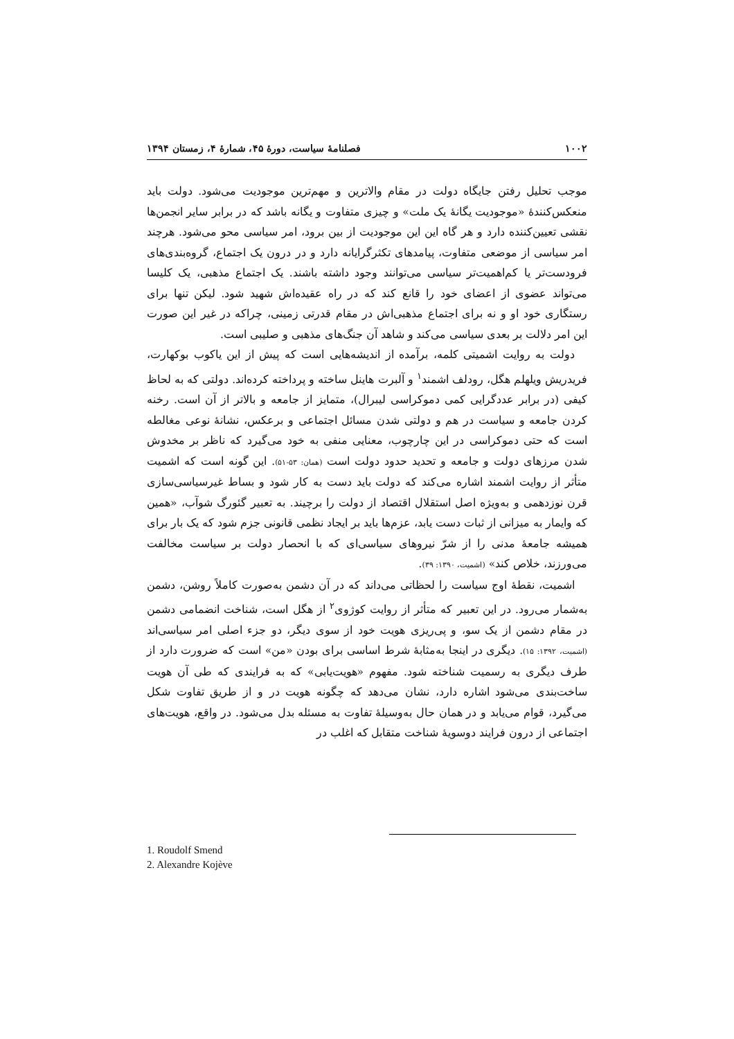۱۰۰۲ فصلنامهٔ سیاست، دورهٔ ۴۵، شمارهٔ ۴، زمستان ۱۳۹۴
موجب تحلیل رفتن جایگاه دولت در مقام والاترین و مهم‌ترین موجودیت می‌شود. دولت باید منعکس‌کنندهٔ «موجودیت یگانهٔ یک ملت» و چیزی متفاوت و یگانه باشد که در برابر سایر انجمن‌ها نقشی تعیین‌کننده دارد و هر گاه این این موجودیت از بین برود، امر سیاسی محو می‌شود. هرچند امر سیاسی از موضعی متفاوت، پیامدهای تکثرگرایانه دارد و در درون یک اجتماع، گروه‌بندی‌های فرودست‌تر یا کم‌اهمیت‌تر سیاسی می‌توانند وجود داشته باشند. یک اجتماع مذهبی، یک کلیسا می‌تواند عضوی از اعضای خود را قانع کند که در راه عقیده‌اش شهید شود. لیکن تنها برای رستگاری خود او و نه برای اجتماع مذهبی‌اش در مقام قدرتی زمینی، چراکه در غیر این صورت این امر دلالت بر بعدی سیاسی می‌کند و شاهد آن جنگ‌های مذهبی و صلیبی است.
دولت به روایت اشمیتی کلمه، برآمده از اندیشه‌هایی است که پیش از این یاکوب بوکهارت، فریدریش ویلهلم هگل، رودلف اشمند<sup>۱</sup> و آلبرت هاینل ساخته و پرداخته کرده‌اند. دولتی که به لحاظ کیفی (در برابر عددگرایی کمی دموکراسی لیبرال)، متمایز از جامعه و بالاتر از آن است. رخنه کردن جامعه و سیاست در هم و دولتی شدن مسائل اجتماعی و برعکس، نشانهٔ نوعی مغالطه است که حتی دموکراسی در این چارچوب، معنایی منفی به خود می‌گیرد که ناظر بر مخدوش شدن مرزهای دولت و جامعه و تحدید حدود دولت است (همان: ۵۳-۵۱). این گونه است که اشمیت متأثر از روایت اشمند اشاره می‌کند که دولت باید دست به کار شود و بساط غیرسیاسی‌سازی قرن نوزدهمی و به‌ویژه اصل استقلال اقتصاد از دولت را برچیند. به تعبیر گئورگ شوآب، «همین که وایمار به میزانی از ثبات دست یابد، عزم‌ها باید بر ایجاد نظمی قانونی جزم شود که یک بار برای همیشه جامعهٔ مدنی را از شرّ نیروهای سیاسی‌ای که با انحصار دولت بر سیاست مخالفت می‌ورزند، خلاص کند» (اشمیت، ۱۳۹۰: ۳۹).
اشمیت، نقطهٔ اوج سیاست را لحظاتی می‌داند که در آن دشمن به‌صورت کاملاً روشن، دشمن به‌شمار می‌رود. در این تعبیر که متأثر از روایت کوژوی<sup>۲</sup> از هگل است، شناخت انضمامی دشمن در مقام دشمن از یک سو، و پی‌ریزی هویت خود از سوی دیگر، دو جزء اصلی امر سیاسی‌اند (اشمیت، ۱۳۹۲: ۱۵). دیگری در اینجا به‌مثابهٔ شرط اساسی برای بودن «من» است که ضرورت دارد از طرف دیگری به رسمیت شناخته شود. مفهوم «هویت‌یابی» که به فرایندی که طی آن هویت ساخت‌بندی می‌شود اشاره دارد، نشان می‌دهد که چگونه هویت در و از طریق تفاوت شکل می‌گیرد، قوام می‌یابد و در همان حال به‌وسیلهٔ تفاوت به مسئله بدل می‌شود. در واقع، هویت‌های اجتماعی از درون فرایند دوسویهٔ شناخت متقابل که اغلب در
1. Roudolf Smend
2. Alexandre Kojève